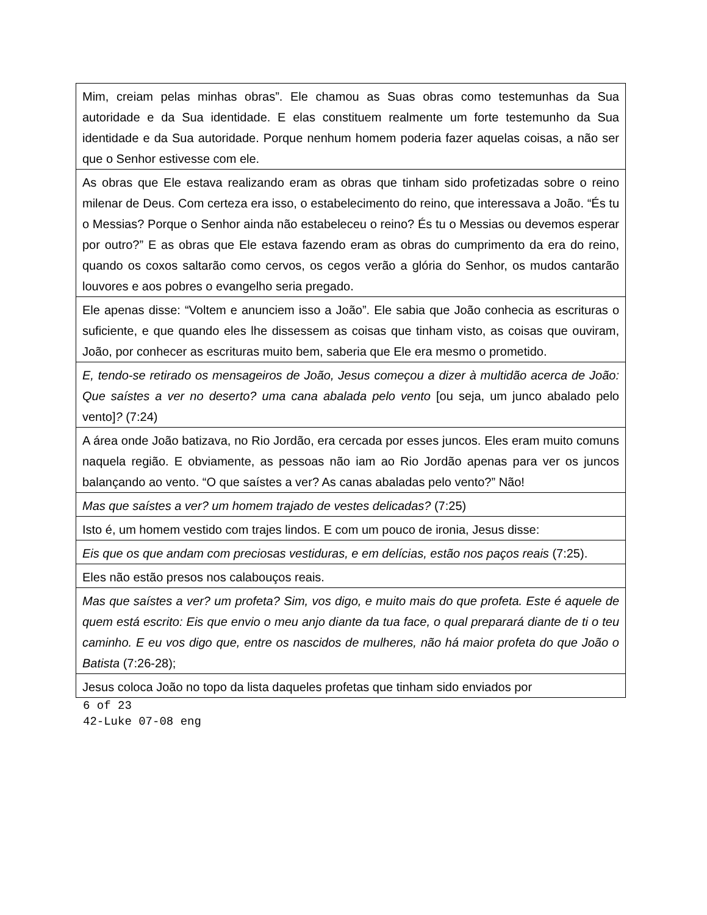| Mim, creiam pelas minhas obras”. Ele chamou as Suas obras como testemunhas da Sua autoridade e da Sua identidade. E elas constituem realmente um forte testemunho da Sua identidade e da Sua autoridade. Porque nenhum homem poderia fazer aquelas coisas, a não ser que o Senhor estivesse com ele. |
| As obras que Ele estava realizando eram as obras que tinham sido profetizadas sobre o reino milenar de Deus. Com certeza era isso, o estabelecimento do reino, que interessava a João. “És tu o Messias? Porque o Senhor ainda não estabeleceu o reino? És tu o Messias ou devemos esperar por outro?” E as obras que Ele estava fazendo eram as obras do cumprimento da era do reino, quando os coxos saltarão como cervos, os cegos verão a glória do Senhor, os mudos cantarão louvores e aos pobres o evangelho seria pregado. |
| Ele apenas disse: “Voltem e anunciem isso a João”. Ele sabia que João conhecia as escrituras o suficiente, e que quando eles lhe dissessem as coisas que tinham visto, as coisas que ouviram, João, por conhecer as escrituras muito bem, saberia que Ele era mesmo o prometido. |
| E, tendo-se retirado os mensageiros de João, Jesus começou a dizer à multidão acerca de João: Que saístes a ver no deserto? uma cana abalada pelo vento [ou seja, um junco abalado pelo vento] ? (7:24) |
| A área onde João batizava, no Rio Jordão, era cercada por esses juncos. Eles eram muito comuns naquela região. E obviamente, as pessoas não iam ao Rio Jordão apenas para ver os juncos balançando ao vento. “O que saístes a ver? As canas abaladas pelo vento?” Não! |
| Mas que saístes a ver? um homem trajado de vestes delicadas? (7:25) |
| Isto é, um homem vestido com trajes lindos. E com um pouco de ironia, Jesus disse: |
| Eis que os que andam com preciosas vestiduras, e em delícias, estão nos paços reais (7:25). |
| Eles não estão presos nos calabouços reais. |
| Mas que saístes a ver? um profeta? Sim, vos digo, e muito mais do que profeta. Este é aquele de quem está escrito: Eis que envio o meu anjo diante da tua face, o qual preparará diante de ti o teu caminho. E eu vos digo que, entre os nascidos de mulheres, não há maior profeta do que João o Batista (7:26-28); |
| Jesus coloca João no topo da lista daqueles profetas que tinham sido enviados por |
6 of 23
42-Luke 07-08 eng